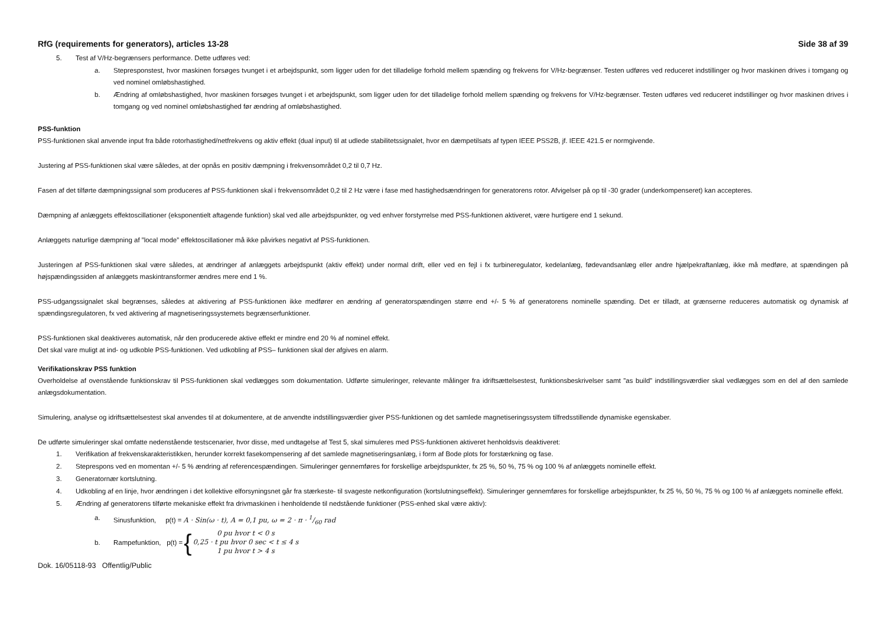RfG (requirements for generators), articles 13-28 Side 38 af 39
5. Test af V/Hz-begrænsers performance. Dette udføres ved:
a. Stepresponstest, hvor maskinen forsøges tvunget i et arbejdspunkt, som ligger uden for det tilladelige forhold mellem spænding og frekvens for V/Hz-begrænser. Testen udføres ved reduceret indstillinger og hvor maskinen drives i tomgang og ved nominel omløbshastighed.
b. Ændring af omløbshastighed, hvor maskinen forsøges tvunget i et arbejdspunkt, som ligger uden for det tilladelige forhold mellem spænding og frekvens for V/Hz-begrænser. Testen udføres ved reduceret indstillinger og hvor maskinen drives i tomgang og ved nominel omløbshastighed før ændring af omløbshastighed.
PSS-funktion
PSS-funktionen skal anvende input fra både rotorhastighed/netfrekvens og aktiv effekt (dual input) til at udlede stabilitetssignalet, hvor en dæmpetilsats af typen IEEE PSS2B, jf. IEEE 421.5 er normgivende.
Justering af PSS-funktionen skal være således, at der opnås en positiv dæmpning i frekvensområdet 0,2 til 0,7 Hz.
Fasen af det tilførte dæmpningssignal som produceres af PSS-funktionen skal i frekvensområdet 0,2 til 2 Hz være i fase med hastighedsændringen for generatorens rotor. Afvigelser på op til -30 grader (underkompenseret) kan accepteres.
Dæmpning af anlæggets effektoscillationer (eksponentielt aftagende funktion) skal ved alle arbejdspunkter, og ved enhver forstyrrelse med PSS-funktionen aktiveret, være hurtigere end 1 sekund.
Anlæggets naturlige dæmpning af ”local mode” effektoscillationer må ikke påvirkes negativt af PSS-funktionen.
Justeringen af PSS-funktionen skal være således, at ændringer af anlæggets arbejdspunkt (aktiv effekt) under normal drift, eller ved en fejl i fx turbineregulator, kedelanlæg, fødevandsanlæg eller andre hjælpekraftanlæg, ikke må medføre, at spændingen på højspændingssiden af anlæggets maskintransformer ændres mere end 1 %.
PSS-udgangssignalet skal begrænses, således at aktivering af PSS-funktionen ikke medfører en ændring af generatorspændingen større end +/- 5 % af generatorens nominelle spænding. Det er tilladt, at grænserne reduceres automatisk og dynamisk af spændingsregulatoren, fx ved aktivering af magnetiseringssystemets begrænserfunktioner.
PSS-funktionen skal deaktiveres automatisk, når den producerede aktive effekt er mindre end 20 % af nominel effekt.
Det skal vare muligt at ind- og udkoble PSS-funktionen. Ved udkobling af PSS– funktionen skal der afgives en alarm.
Verifikationskrav PSS funktion
Overholdelse af ovenstående funktionskrav til PSS-funktionen skal vedlægges som dokumentation. Udførte simuleringer, relevante målinger fra idriftsættelsestest, funktionsbeskrivelser samt ”as build” indstillingsværdier skal vedlægges som en del af den samlede anlægsdokumentation.
Simulering, analyse og idriftsættelsestest skal anvendes til at dokumentere, at de anvendte indstillingsværdier giver PSS-funktionen og det samlede magnetiseringssystem tilfredsstillende dynamiske egenskaber.
De udførte simuleringer skal omfatte nedenstående testscenarier, hvor disse, med undtagelse af Test 5, skal simuleres med PSS-funktionen aktiveret henholdsvis deaktiveret:
1. Verifikation af frekvenskarakteristikken, herunder korrekt fasekompensering af det samlede magnetiseringsanlæg, i form af Bode plots for forstærkning og fase.
2. Steprespons ved en momentan +/- 5 % ændring af referencespændingen. Simuleringer gennemføres for forskellige arbejdspunkter, fx 25 %, 50 %, 75 % og 100 % af anlæggets nominelle effekt.
3. Generatornær kortslutning.
4. Udkobling af en linje, hvor ændringen i det kollektive elforsyningsnet går fra stærkeste- til svageste netkonfiguration (kortslutningseffekt). Simuleringer gennemføres for forskellige arbejdspunkter, fx 25 %, 50 %, 75 % og 100 % af anlæggets nominelle effekt.
5. Ændring af generatorens tilførte mekaniske effekt fra drivmaskinen i henholdende til nedstående funktioner (PSS-enhed skal være aktiv):
a. Sinusfunktion, p(t) = A · Sin(ω · t), A = 0,1 pu, ω = 2 · π · 1/60 rad
b. Rampefunktion, p(t) = { 0 pu hvor t < 0 s
0,25 · t pu hvor 0 sec < t ≤ 4 s
1 pu hvor t > 4 s
Dok. 16/05118-93 Offentlig/Public